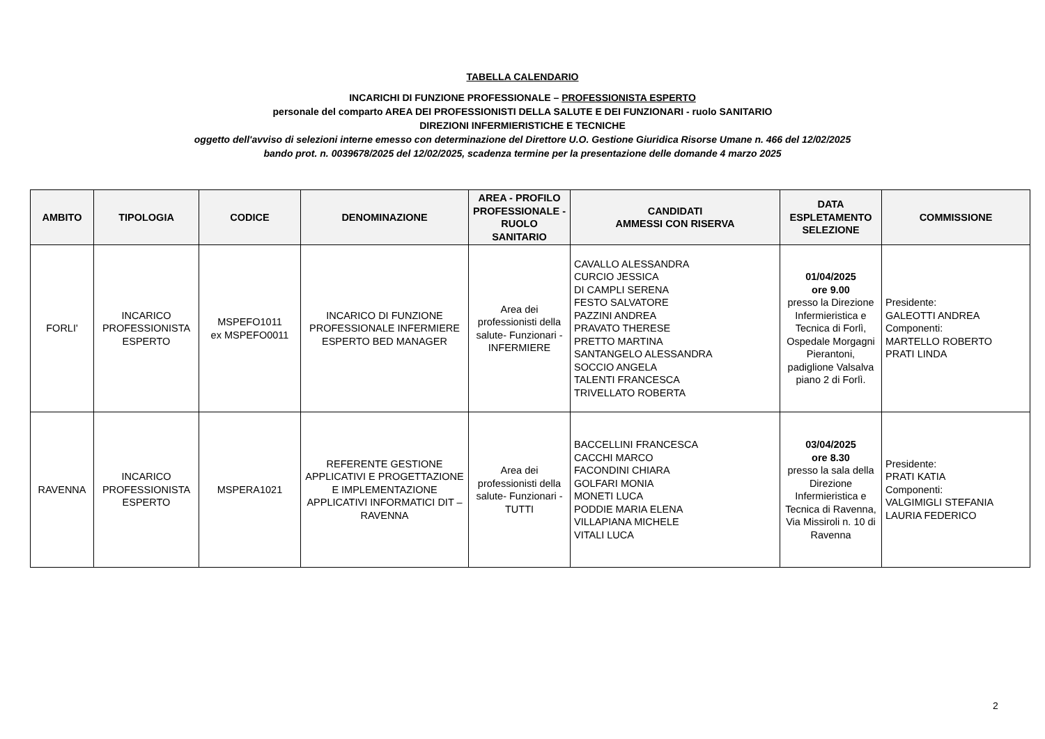TABELLA CALENDARIO
INCARICHI DI FUNZIONE PROFESSIONALE – PROFESSIONISTA ESPERTO
personale del comparto AREA DEI PROFESSIONISTI DELLA SALUTE E DEI FUNZIONARI - ruolo SANITARIO
DIREZIONI INFERMIERISTICHE E TECNICHE
oggetto dell'avviso di selezioni interne emesso con determinazione del Direttore U.O. Gestione Giuridica Risorse Umane n. 466 del 12/02/2025
bando prot. n. 0039678/2025 del 12/02/2025, scadenza termine per la presentazione delle domande 4 marzo 2025
| AMBITO | TIPOLOGIA | CODICE | DENOMINAZIONE | AREA - PROFILO PROFESSIONALE - RUOLO SANITARIO | CANDIDATI AMMESSI CON RISERVA | DATA ESPLETAMENTO SELEZIONE | COMMISSIONE |
| --- | --- | --- | --- | --- | --- | --- | --- |
| FORLI' | INCARICO PROFESSIONISTA ESPERTO | MSPEFO1011 ex MSPEFO0011 | INCARICO DI FUNZIONE PROFESSIONALE INFERMIERE ESPERTO BED MANAGER | Area dei professionisti della salute- Funzionari - INFERMIERE | CAVALLO ALESSANDRA CURCIO JESSICA DI CAMPLI SERENA FESTO SALVATORE PAZZINI ANDREA PRAVATO THERESE PRETTO MARTINA SANTANGELO ALESSANDRA SOCCIO ANGELA TALENTI FRANCESCA TRIVELLATO ROBERTA | 01/04/2025 ore 9.00 presso la Direzione Infermieristica e Tecnica di Forlì, Ospedale Morgagni Pierantoni, padiglione Valsalva piano 2 di Forlì. | Presidente: GALEOTTI ANDREA Componenti: MARTELLO ROBERTO PRATI LINDA |
| RAVENNA | INCARICO PROFESSIONISTA ESPERTO | MSPERA1021 | REFERENTE GESTIONE APPLICATIVI E PROGETTAZIONE E IMPLEMENTAZIONE APPLICATIVI INFORMATICI DIT – RAVENNA | Area dei professionisti della salute- Funzionari - TUTTI | BACCELLINI FRANCESCA CACCHI MARCO FACONDINI CHIARA GOLFARI MONIA MONETI LUCA PODDIE MARIA ELENA VILLAPIANA MICHELE VITALI LUCA | 03/04/2025 ore 8.30 presso la sala della Direzione Infermieristica e Tecnica di Ravenna, Via Missiroli n. 10 di Ravenna | Presidente: PRATI KATIA Componenti: VALGIMIGLI STEFANIA LAURIA FEDERICO |
2